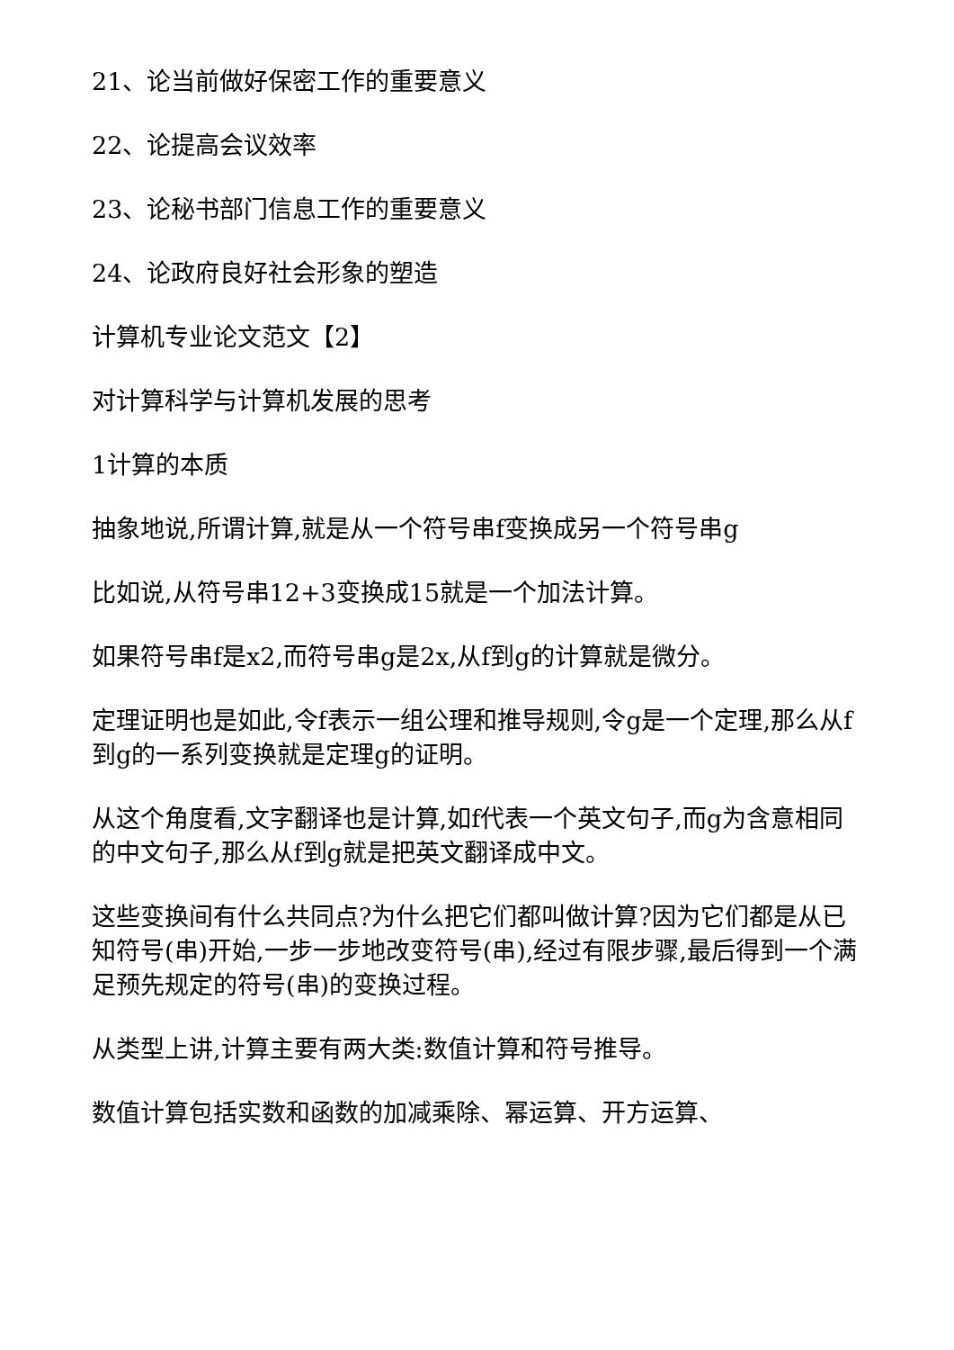21、论当前做好保密工作的重要意义
22、论提高会议效率
23、论秘书部门信息工作的重要意义
24、论政府良好社会形象的塑造
计算机专业论文范文【2】
对计算科学与计算机发展的思考
1计算的本质
抽象地说,所谓计算,就是从一个符号串f变换成另一个符号串g
比如说,从符号串12+3变换成15就是一个加法计算。
如果符号串f是x2,而符号串g是2x,从f到g的计算就是微分。
定理证明也是如此,令f表示一组公理和推导规则,令g是一个定理,那么从f到g的一系列变换就是定理g的证明。
从这个角度看,文字翻译也是计算,如f代表一个英文句子,而g为含意相同的中文句子,那么从f到g就是把英文翻译成中文。
这些变换间有什么共同点?为什么把它们都叫做计算?因为它们都是从已知符号(串)开始,一步一步地改变符号(串),经过有限步骤,最后得到一个满足预先规定的符号(串)的变换过程。
从类型上讲,计算主要有两大类:数值计算和符号推导。
数值计算包括实数和函数的加减乘除、幂运算、开方运算、